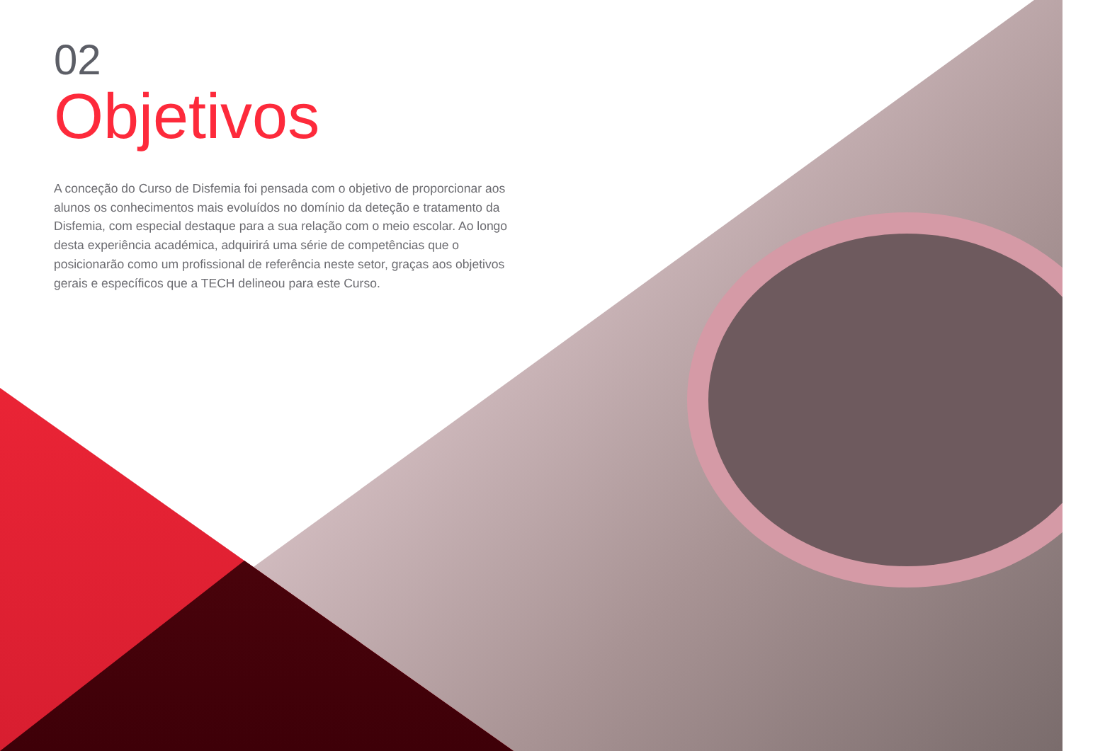02
Objetivos
A conceção do Curso de Disfemia foi pensada com o objetivo de proporcionar aos alunos os conhecimentos mais evoluídos no domínio da deteção e tratamento da Disfemia, com especial destaque para a sua relação com o meio escolar. Ao longo desta experiência académica, adquirirá uma série de competências que o posicionarão como um profissional de referência neste setor, graças aos objetivos gerais e específicos que a TECH delineou para este Curso.